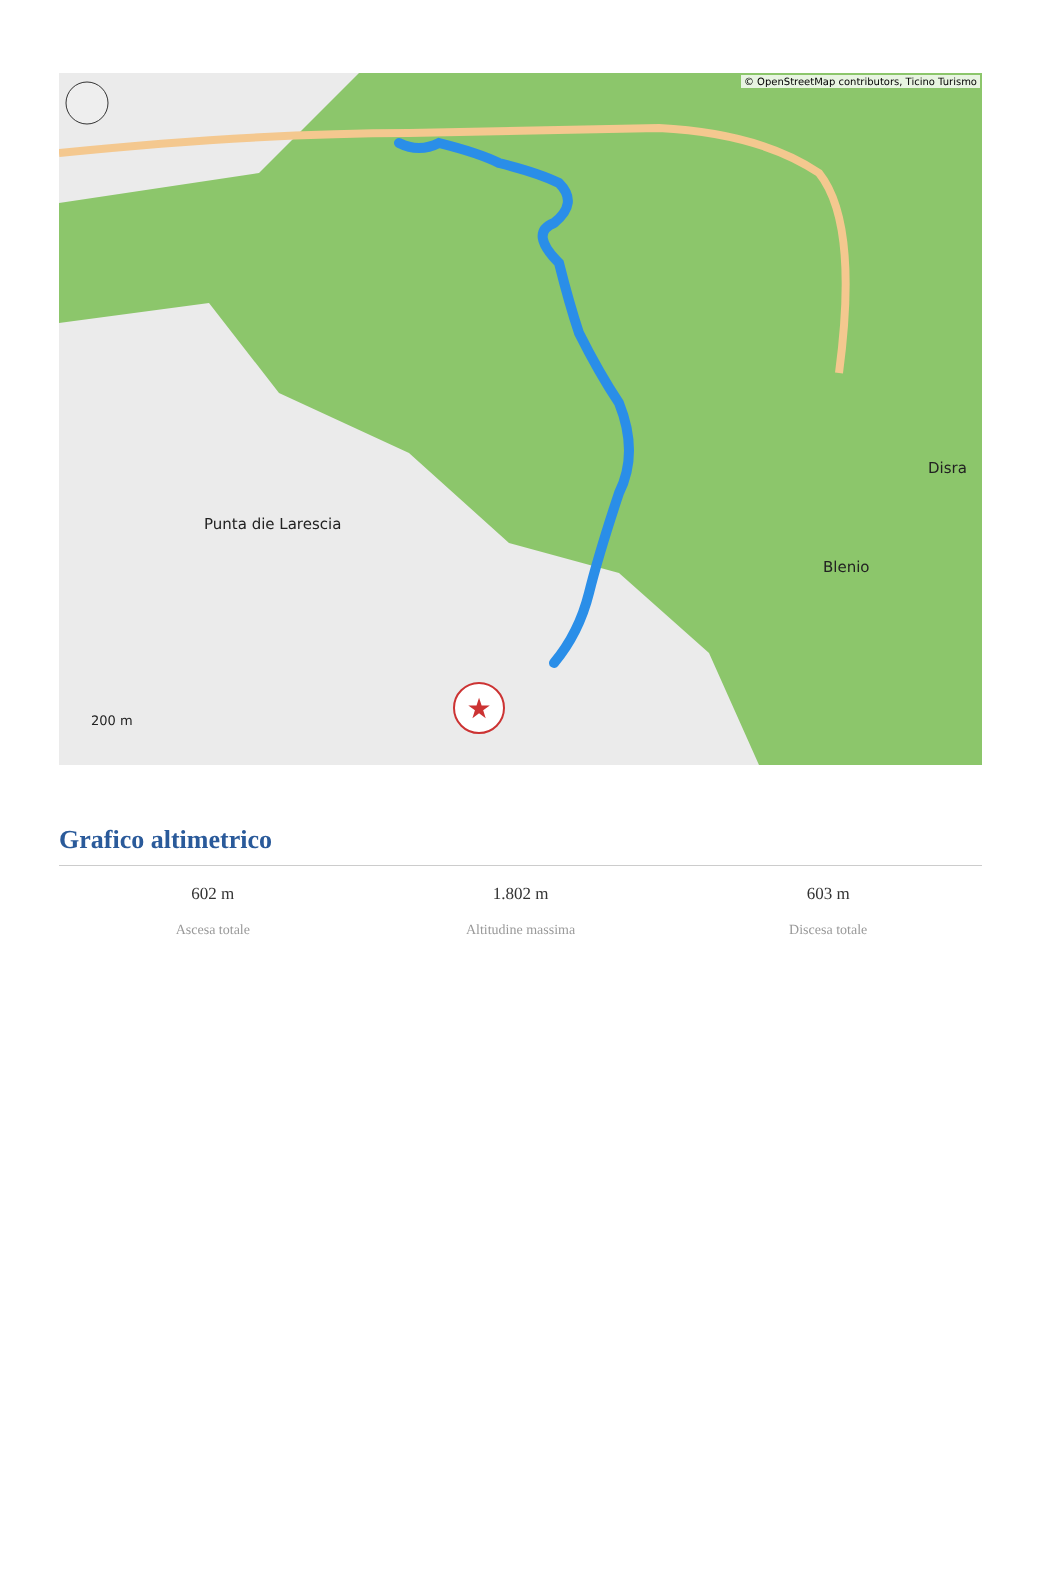★
© OpenStreetMap contributors, Ticino Turismo
Punta die Larescia
Blenio
Disra
200 m
Grafico altimetrico
602 m
Ascesa totale
1.802 m
Altitudine massima
603 m
Discesa totale